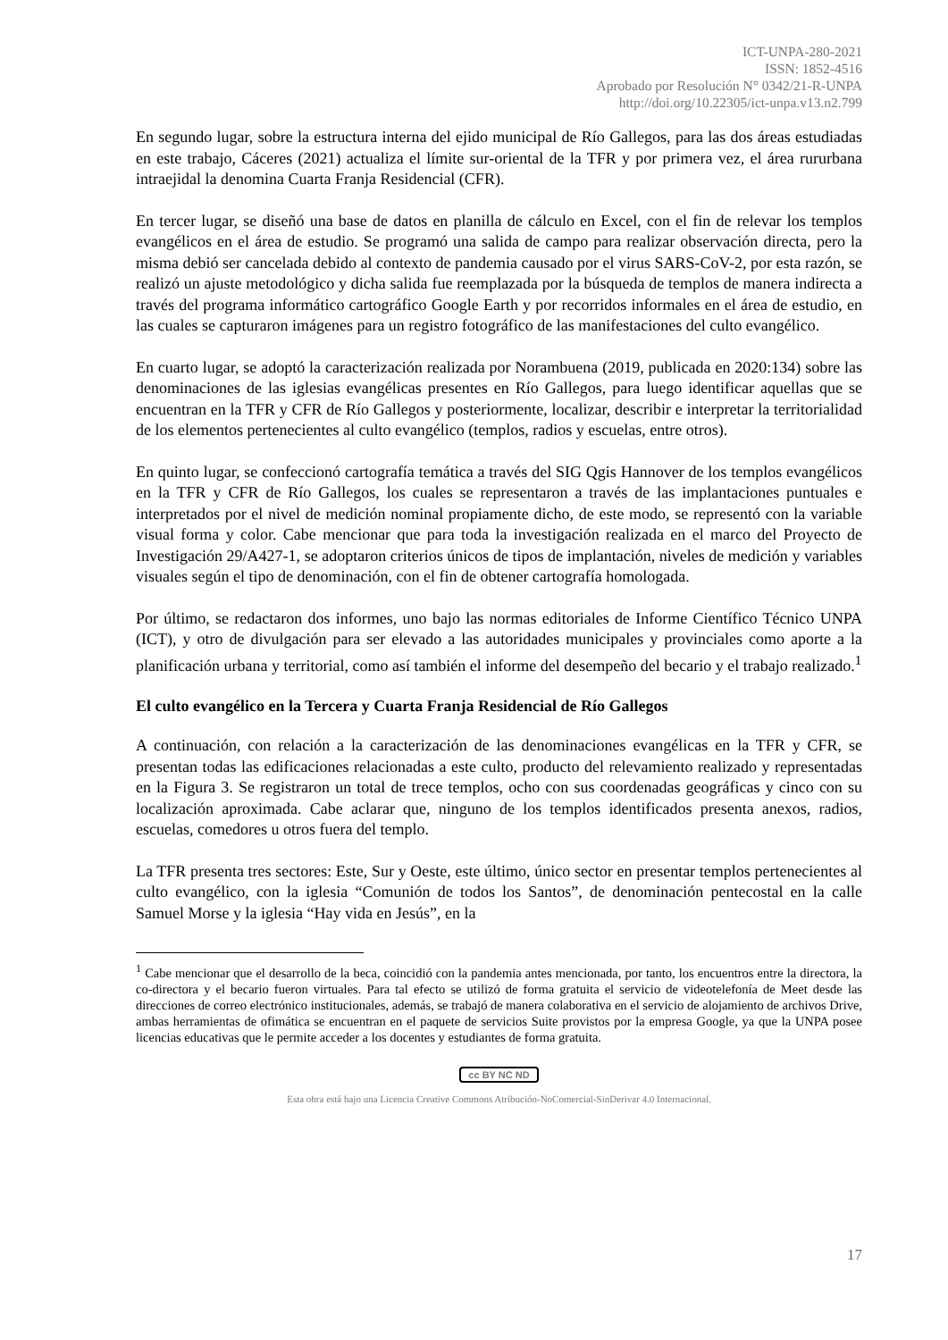ICT-UNPA-280-2021
ISSN: 1852-4516
Aprobado por Resolución N° 0342/21-R-UNPA
http://doi.org/10.22305/ict-unpa.v13.n2.799
En segundo lugar, sobre la estructura interna del ejido municipal de Río Gallegos, para las dos áreas estudiadas en este trabajo, Cáceres (2021) actualiza el límite sur-oriental de la TFR y por primera vez, el área rururbana intraejidal la denomina Cuarta Franja Residencial (CFR).
En tercer lugar, se diseñó una base de datos en planilla de cálculo en Excel, con el fin de relevar los templos evangélicos en el área de estudio. Se programó una salida de campo para realizar observación directa, pero la misma debió ser cancelada debido al contexto de pandemia causado por el virus SARS-CoV-2, por esta razón, se realizó un ajuste metodológico y dicha salida fue reemplazada por la búsqueda de templos de manera indirecta a través del programa informático cartográfico Google Earth y por recorridos informales en el área de estudio, en las cuales se capturaron imágenes para un registro fotográfico de las manifestaciones del culto evangélico.
En cuarto lugar, se adoptó la caracterización realizada por Norambuena (2019, publicada en 2020:134) sobre las denominaciones de las iglesias evangélicas presentes en Río Gallegos, para luego identificar aquellas que se encuentran en la TFR y CFR de Río Gallegos y posteriormente, localizar, describir e interpretar la territorialidad de los elementos pertenecientes al culto evangélico (templos, radios y escuelas, entre otros).
En quinto lugar, se confeccionó cartografía temática a través del SIG Qgis Hannover de los templos evangélicos en la TFR y CFR de Río Gallegos, los cuales se representaron a través de las implantaciones puntuales e interpretados por el nivel de medición nominal propiamente dicho, de este modo, se representó con la variable visual forma y color. Cabe mencionar que para toda la investigación realizada en el marco del Proyecto de Investigación 29/A427-1, se adoptaron criterios únicos de tipos de implantación, niveles de medición y variables visuales según el tipo de denominación, con el fin de obtener cartografía homologada.
Por último, se redactaron dos informes, uno bajo las normas editoriales de Informe Científico Técnico UNPA (ICT), y otro de divulgación para ser elevado a las autoridades municipales y provinciales como aporte a la planificación urbana y territorial, como así también el informe del desempeño del becario y el trabajo realizado.<sup>1</sup>
El culto evangélico en la Tercera y Cuarta Franja Residencial de Río Gallegos
A continuación, con relación a la caracterización de las denominaciones evangélicas en la TFR y CFR, se presentan todas las edificaciones relacionadas a este culto, producto del relevamiento realizado y representadas en la Figura 3. Se registraron un total de trece templos, ocho con sus coordenadas geográficas y cinco con su localización aproximada. Cabe aclarar que, ninguno de los templos identificados presenta anexos, radios, escuelas, comedores u otros fuera del templo.
La TFR presenta tres sectores: Este, Sur y Oeste, este último, único sector en presentar templos pertenecientes al culto evangélico, con la iglesia “Comunión de todos los Santos”, de denominación pentecostal en la calle Samuel Morse y la iglesia “Hay vida en Jesús”, en la
<sup>1</sup> Cabe mencionar que el desarrollo de la beca, coincidió con la pandemia antes mencionada, por tanto, los encuentros entre la directora, la co-directora y el becario fueron virtuales. Para tal efecto se utilizó de forma gratuita el servicio de videotelefonía de Meet desde las direcciones de correo electrónico institucionales, además, se trabajó de manera colaborativa en el servicio de alojamiento de archivos Drive, ambas herramientas de ofimática se encuentran en el paquete de servicios Suite provistos por la empresa Google, ya que la UNPA posee licencias educativas que le permite acceder a los docentes y estudiantes de forma gratuita.
cc BY NC ND
Esta obra está bajo una Licencia Creative Commons Atribución-NoComercial-SinDerivar 4.0 Internacional.
17